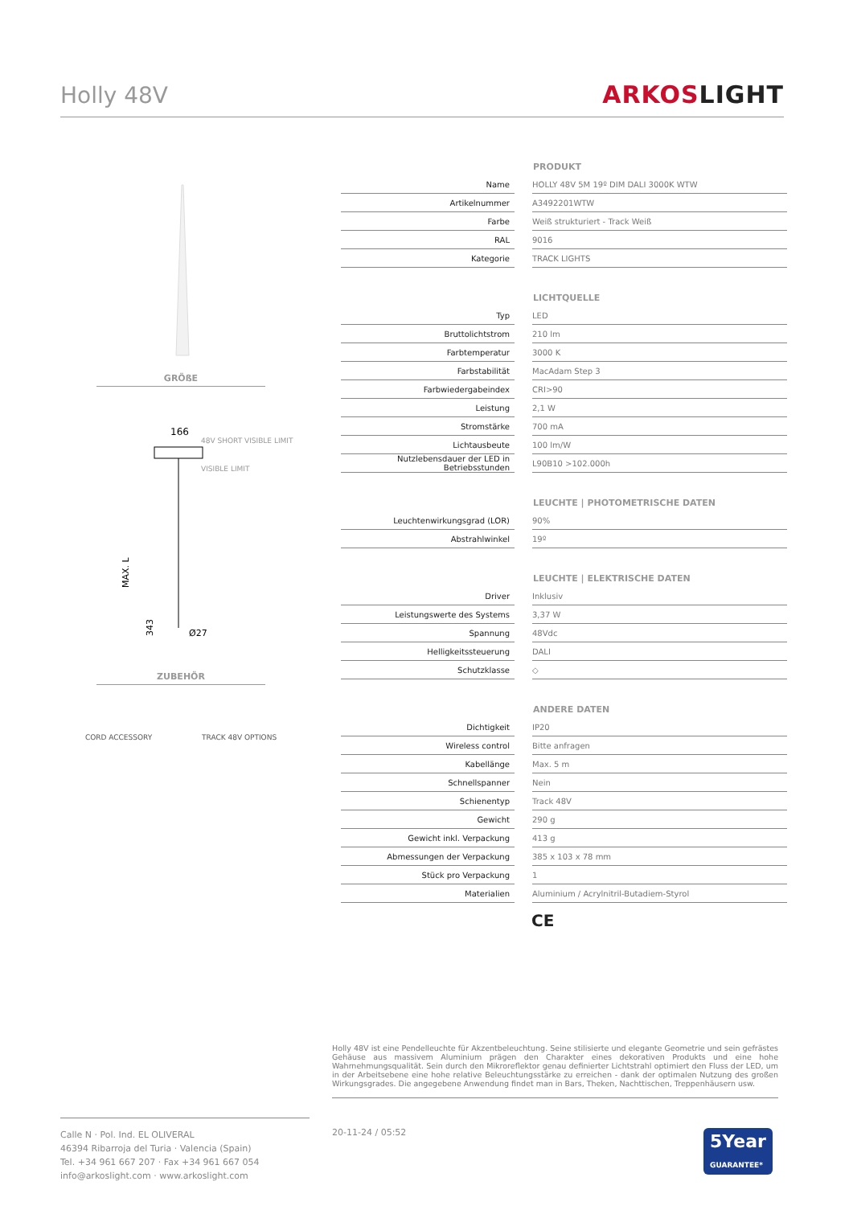Holly 48V ARKOSLIGHT
GRÖßE
166
48V SHORT VISIBLE LIMIT
VISIBLE LIMIT
MAX. L
343
Ø27
ZUBEHÖR
CORD ACCESSORY TRACK 48V OPTIONS
| | | PRODUKT |
| --- | --- | --- |
| Name | | HOLLY 48V 5M 19º DIM DALI 3000K WTW |
| Artikelnummer | | A3492201WTW |
| Farbe | | Weiß strukturiert - Track Weiß |
| RAL | | 9016 |
| Kategorie | | TRACK LIGHTS |
| | | LICHTQUELLE |
| --- | --- | --- |
| Typ | | LED |
| Bruttolichtstrom | | 210 lm |
| Farbtemperatur | | 3000 K |
| Farbstabilität | | MacAdam Step 3 |
| Farbwiedergabeindex | | CRI>90 |
| Leistung | | 2,1 W |
| Stromstärke | | 700 mA |
| Lichtausbeute | | 100 lm/W |
| Nutzlebensdauer der LED in Betriebsstunden | | L90B10 >102.000h |
| | | LEUCHTE / PHOTOMETRISCHE DATEN |
| --- | --- | --- |
| Leuchtenwirkungsgrad (LOR) | | 90% |
| Abstrahlwinkel | | 19º |
| | | LEUCHTE / ELEKTRISCHE DATEN |
| --- | --- | --- |
| Driver | | Inklusiv |
| Leistungswerte des Systems | | 3,37 W |
| Spannung | | 48Vdc |
| Helligkeitssteuerung | | DALI |
| Schutzklasse | | ◇ |
| | | ANDERE DATEN |
| --- | --- | --- |
| Dichtigkeit | | IP20 |
| Wireless control | | Bitte anfragen |
| Kabellänge | | Max. 5 m |
| Schnellspanner | | Nein |
| Schienentyp | | Track 48V |
| Gewicht | | 290 g |
| Gewicht inkl. Verpackung | | 413 g |
| Abmessungen der Verpackung | | 385 x 103 x 78 mm |
| Stück pro Verpackung | | 1 |
| Materialien | | Aluminium / Acrylnitril-Butadiem-Styrol |
CE
Holly 48V ist eine Pendelleuchte für Akzentbeleuchtung. Seine stilisierte und elegante Geometrie und sein gefrästes Gehäuse aus massivem Aluminium prägen den Charakter eines dekorativen Produkts und eine hohe Wahrnehmungsqualität. Sein durch den Mikroreflektor genau definierter Lichtstrahl optimiert den Fluss der LED, um in der Arbeitsebene eine hohe relative Beleuchtungsstärke zu erreichen - dank der optimalen Nutzung des großen Wirkungsgrades. Die angegebene Anwendung findet man in Bars, Theken, Nachttischen, Treppenhäusern usw.
Calle N · Pol. Ind. EL OLIVERAL
46394 Ribarroja del Turia · Valencia (Spain)
Tel. +34 961 667 207 · Fax +34 961 667 054
info@arkoslight.com · www.arkoslight.com
20-11-24 / 05:52
5Year
GUARANTEE*